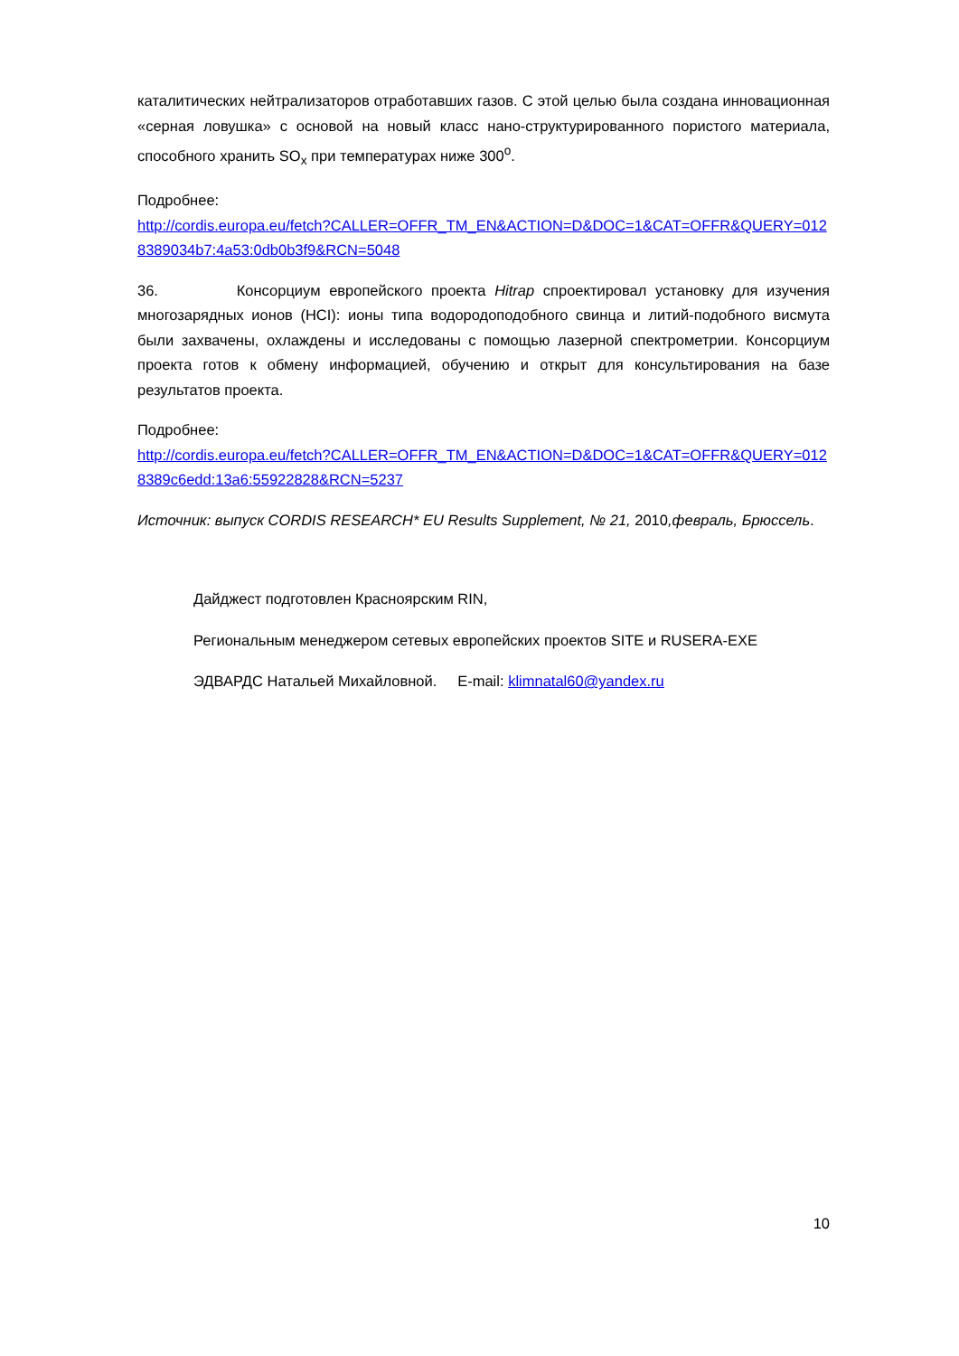каталитических нейтрализаторов отработавших газов. С этой целью была создана инновационная «серная ловушка» с основой на новый класс нано-структурированного пористого материала, способного хранить SO<sub>x</sub> при температурах ниже 300<sup>o</sup>.
Подробнее:
http://cordis.europa.eu/fetch?CALLER=OFFR_TM_EN&ACTION=D&DOC=1&CAT=OFFR&QUERY=0128389034b7:4a53:0db0b3f9&RCN=5048
36. Консорциум европейского проекта Hitrap спроектировал установку для изучения многозарядных ионов (HCI): ионы типа водородоподобного свинца и литий-подобного висмута были захвачены, охлаждены и исследованы с помощью лазерной спектрометрии. Консорциум проекта готов к обмену информацией, обучению и открыт для консультирования на базе результатов проекта.
Подробнее:
http://cordis.europa.eu/fetch?CALLER=OFFR_TM_EN&ACTION=D&DOC=1&CAT=OFFR&QUERY=0128389c6edd:13a6:55922828&RCN=5237
Источник: выпуск CORDIS RESEARCH* EU Results Supplement, № 21, 2010,февраль, Брюссель.
Дайджест подготовлен Красноярским RIN,
Региональным менеджером сетевых европейских проектов SITE и RUSERA-EXE
ЭДВАРДС Натальей Михайловной. E-mail: klimnatal60@yandex.ru
10